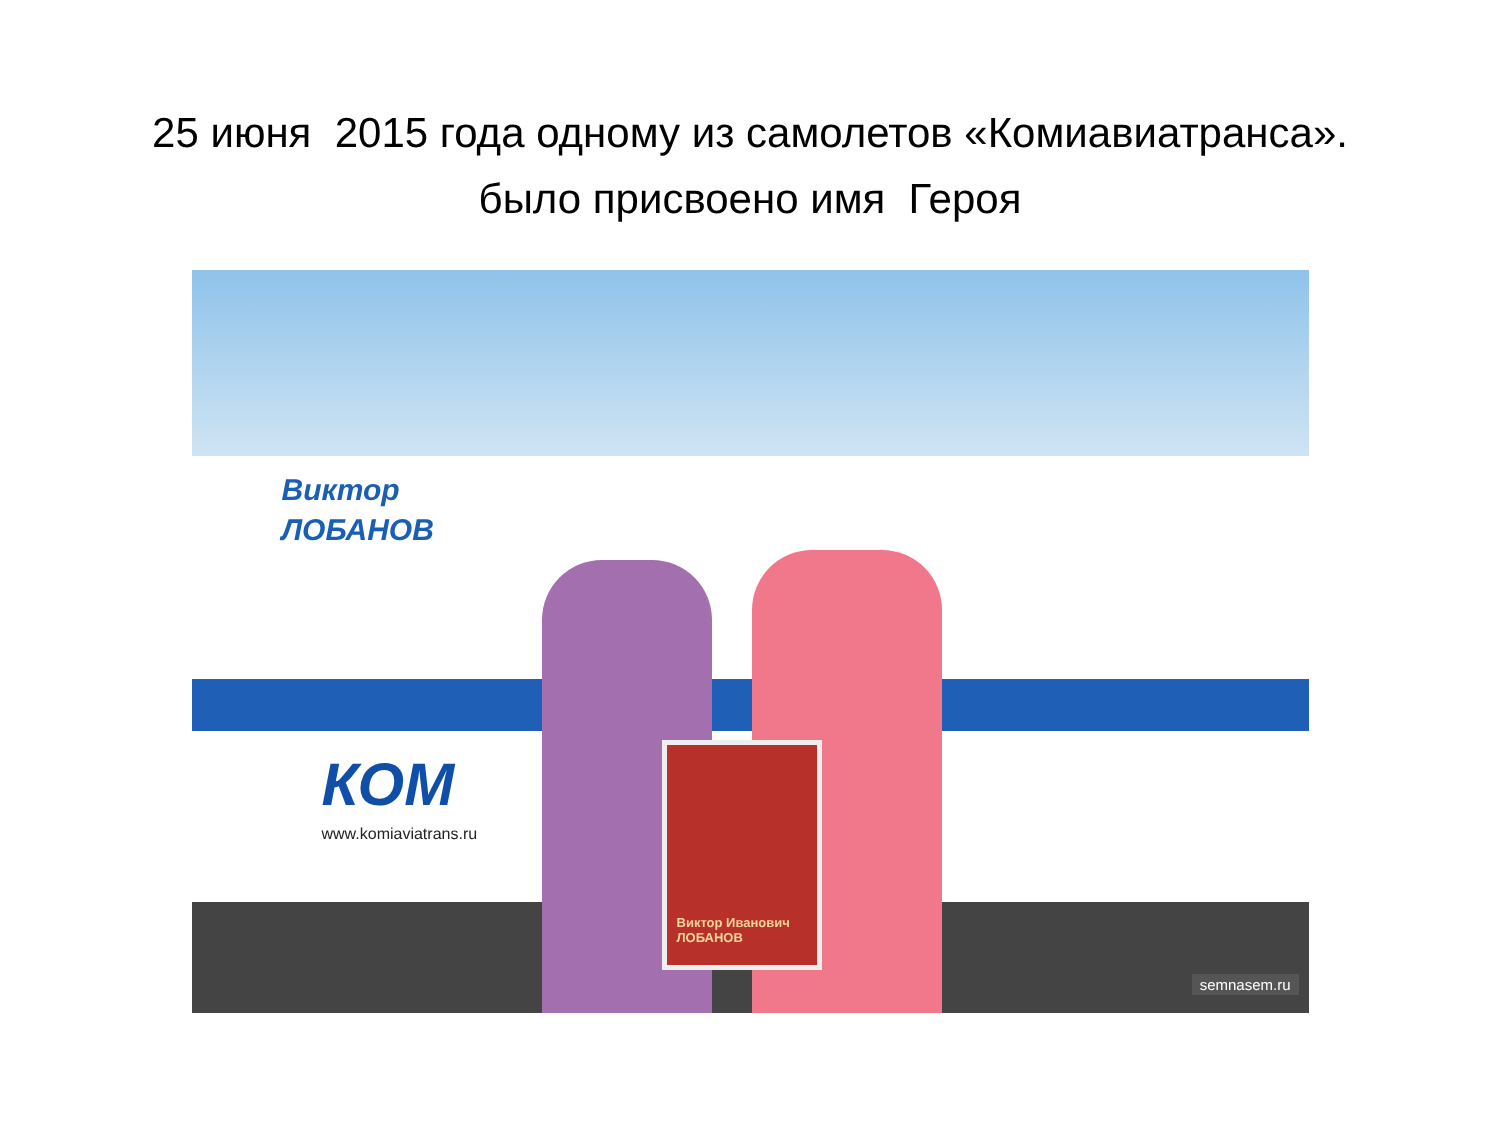25 июня 2015 года одному из самолетов «Комиавиатранса».
было присвоено имя Героя
Виктор
ЛОБАНОВ
КОМ
www.komiaviatrans.ru
Виктор Иванович ЛОБАНОВ
semnasem.ru